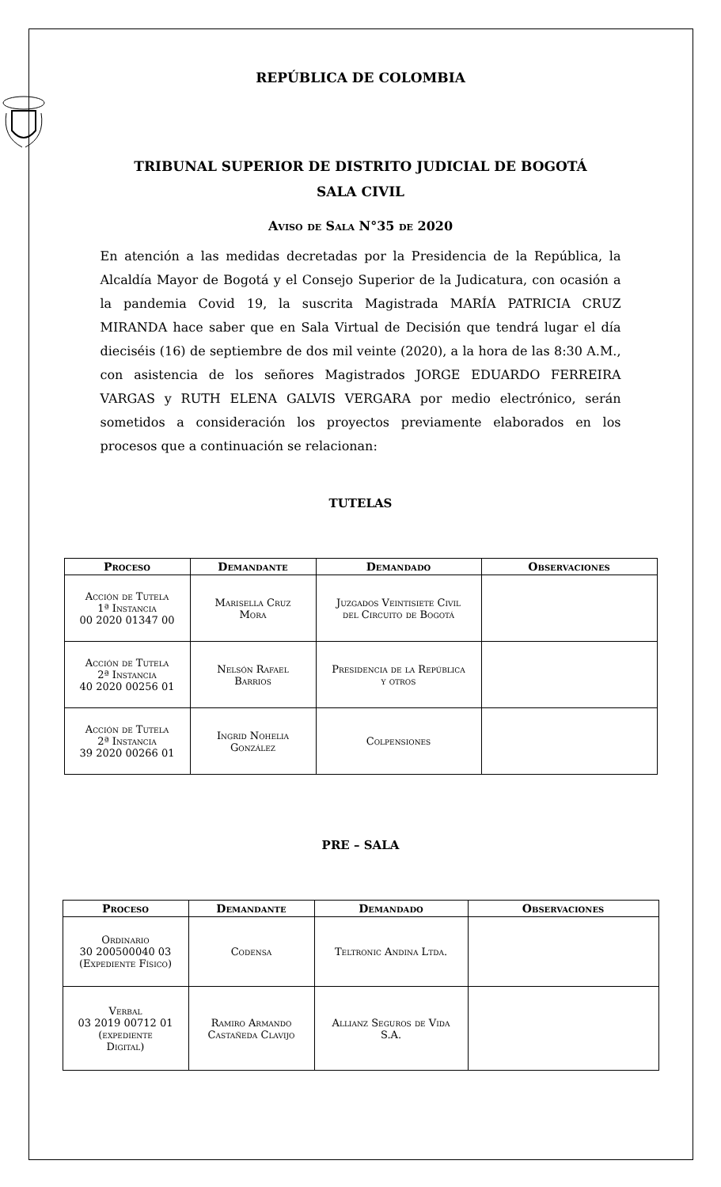REPÚBLICA DE COLOMBIA
TRIBUNAL SUPERIOR DE DISTRITO JUDICIAL DE BOGOTÁ
SALA CIVIL
Aviso de Sala N°35 de 2020
En atención a las medidas decretadas por la Presidencia de la República, la Alcaldía Mayor de Bogotá y el Consejo Superior de la Judicatura, con ocasión a la pandemia Covid 19, la suscrita Magistrada MARÍA PATRICIA CRUZ MIRANDA hace saber que en Sala Virtual de Decisión que tendrá lugar el día dieciséis (16) de septiembre de dos mil veinte (2020), a la hora de las 8:30 A.M., con asistencia de los señores Magistrados JORGE EDUARDO FERREIRA VARGAS y RUTH ELENA GALVIS VERGARA por medio electrónico, serán sometidos a consideración los proyectos previamente elaborados en los procesos que a continuación se relacionan:
TUTELAS
| Proceso | Demandante | Demandado | Observaciones |
| --- | --- | --- | --- |
| Acción de Tutela 1ª Instancia 00 2020 01347 00 | Marisella Cruz Mora | Juzgados Veintisiete Civil del Circuito de Bogotá | |
| Acción de Tutela 2ª Instancia 40 2020 00256 01 | Nelsón Rafael Barrios | Presidencia de la República y otros | |
| Acción de Tutela 2ª Instancia 39 2020 00266 01 | Ingrid Nohelia González | Colpensiones | |
PRE – SALA
| Proceso | Demandante | Demandado | Observaciones |
| --- | --- | --- | --- |
| Ordinario 30 200500040 03 (Expediente Físico) | Codensa | Teltronic Andina Ltda. | |
| Verbal 03 2019 00712 01 (expediente Digital) | Ramiro Armando Castañeda Clavijo | Allianz Seguros de Vida S.A. | |